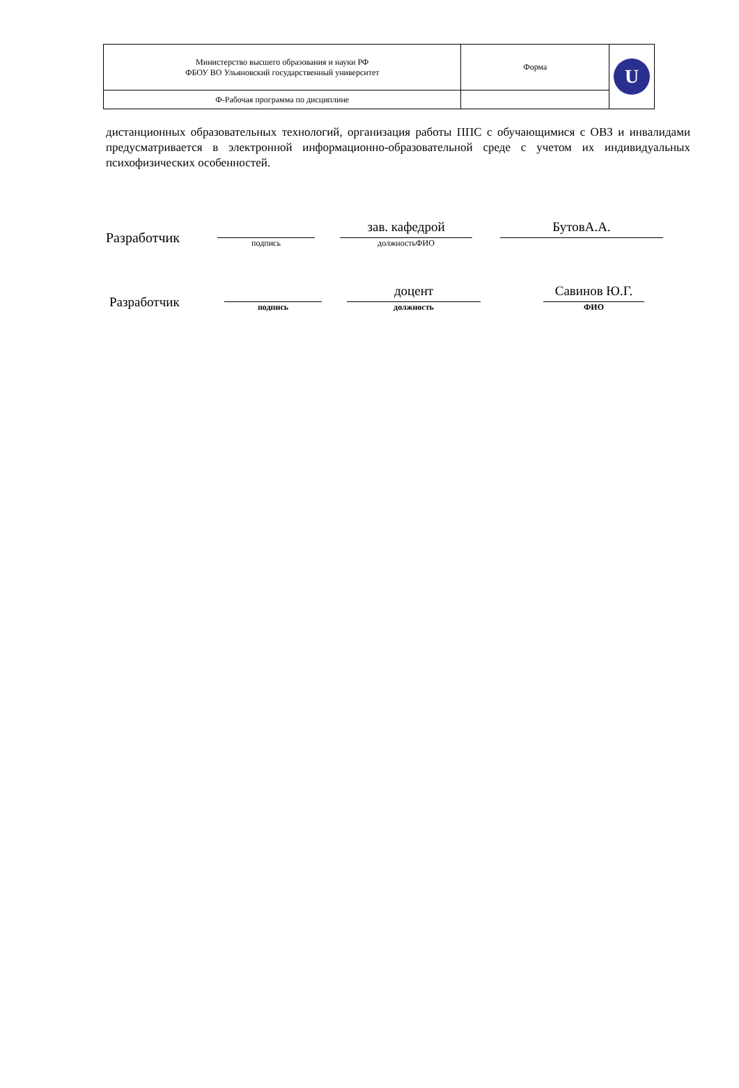| Министерство высшего образования и науки РФ ФБОУ ВО Ульяновский государственный университет | Форма | U |
| Ф-Рабочая программа по дисциплине | | |
дистанционных образовательных технологий, организация работы ППС с обучающимися с ОВЗ и инвалидами предусматривается в электронной информационно-образовательной среде с учетом их индивидуальных психофизических особенностей.
Разработчик
подпись
зав. кафедрой
должностьФИО
БутовА.А.
Разработчик
подпись
доцент
должность
Савинов Ю.Г.
ФИО